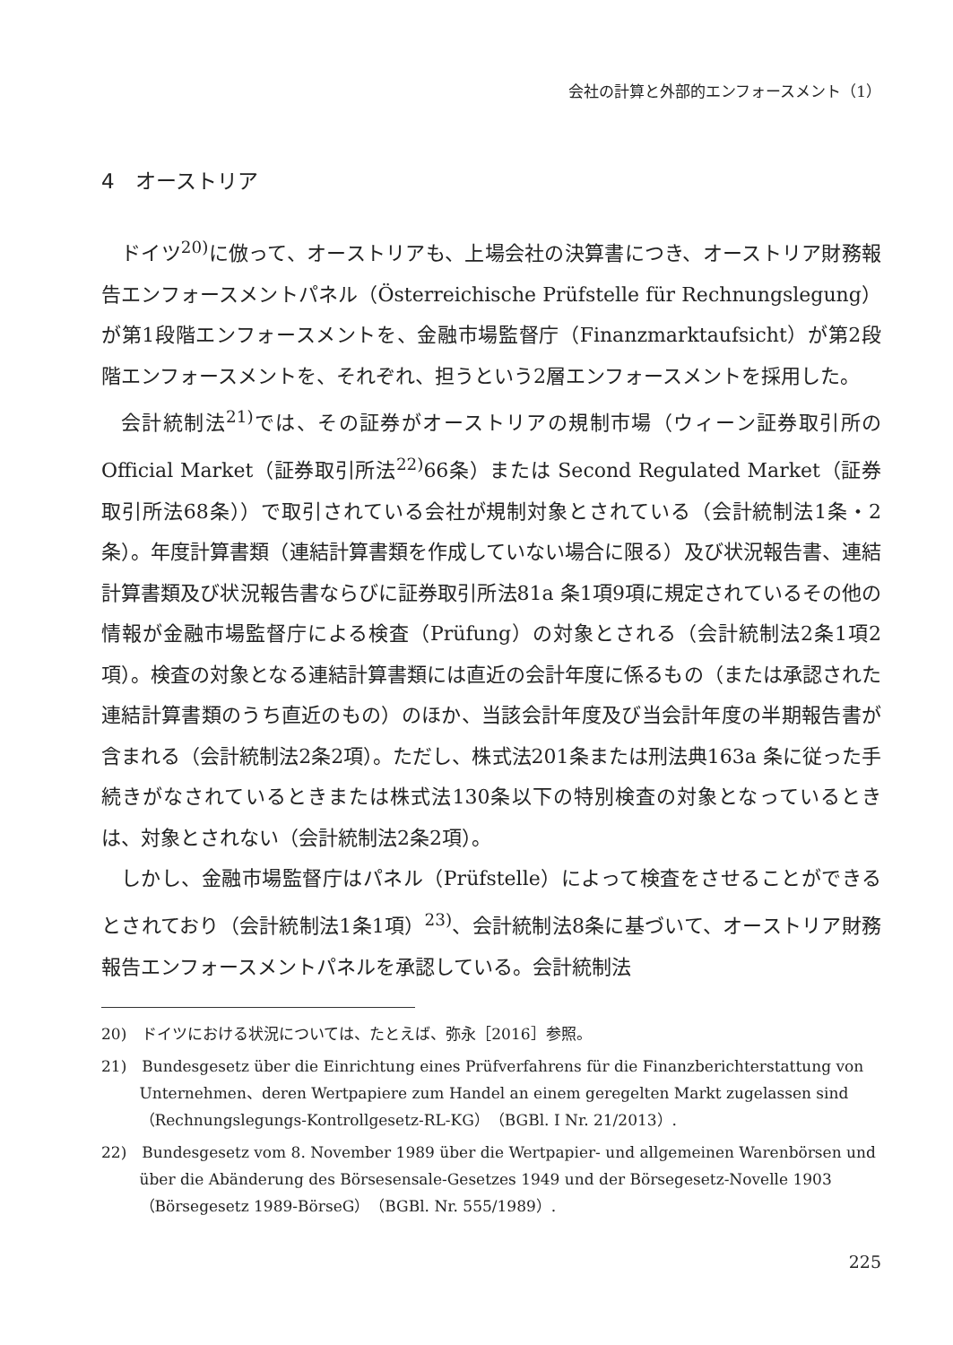会社の計算と外部的エンフォースメント（1）
4　オーストリア
ドイツ<sup>20)</sup>に倣って、オーストリアも、上場会社の決算書につき、オーストリア財務報告エンフォースメントパネル（Österreichische Prüfstelle für Rechnungslegung）が第1段階エンフォースメントを、金融市場監督庁（Finanzmarktaufsicht）が第2段階エンフォースメントを、それぞれ、担うという2層エンフォースメントを採用した。
会計統制法<sup>21)</sup>では、その証券がオーストリアの規制市場（ウィーン証券取引所の Official Market（証券取引所法<sup>22)</sup>66条）または Second Regulated Market（証券取引所法68条））で取引されている会社が規制対象とされている（会計統制法1条・2条）。年度計算書類（連結計算書類を作成していない場合に限る）及び状況報告書、連結計算書類及び状況報告書ならびに証券取引所法81a 条1項9項に規定されているその他の情報が金融市場監督庁による検査（Prüfung）の対象とされる（会計統制法2条1項2項）。検査の対象となる連結計算書類には直近の会計年度に係るもの（または承認された連結計算書類のうち直近のもの）のほか、当該会計年度及び当会計年度の半期報告書が含まれる（会計統制法2条2項）。ただし、株式法201条または刑法典163a 条に従った手続きがなされているときまたは株式法130条以下の特別検査の対象となっているときは、対象とされない（会計統制法2条2項）。
しかし、金融市場監督庁はパネル（Prüfstelle）によって検査をさせることができるとされており（会計統制法1条1項）<sup>23)</sup>、会計統制法8条に基づいて、オーストリア財務報告エンフォースメントパネルを承認している。会計統制法
20)　ドイツにおける状況については、たとえば、弥永［2016］参照。
21)　Bundesgesetz über die Einrichtung eines Prüfverfahrens für die Finanzberichterstattung von Unternehmen、deren Wertpapiere zum Handel an einem geregelten Markt zugelassen sind（Rechnungslegungs-Kontrollgesetz-RL-KG）（BGBl. I Nr. 21/2013）.
22)　Bundesgesetz vom 8. November 1989 über die Wertpapier- und allgemeinen Warenbörsen und über die Abänderung des Börsesensale-Gesetzes 1949 und der Börsegesetz-Novelle 1903（Börsegesetz 1989-BörseG）（BGBl. Nr. 555/1989）.
225